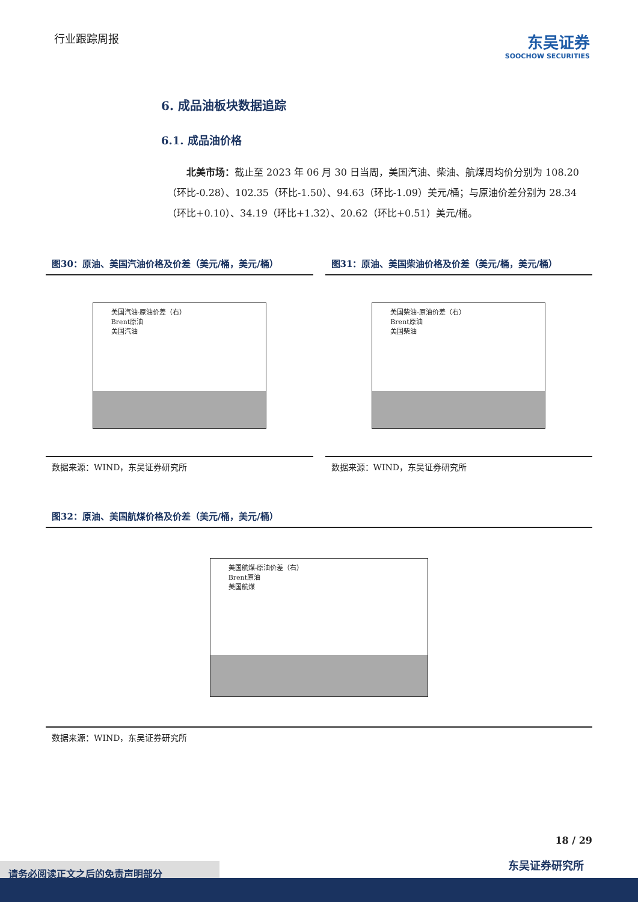行业跟踪周报
东吴证券
SOOCHOW SECURITIES
6. 成品油板块数据追踪
6.1. 成品油价格
北美市场：截止至 2023 年 06 月 30 日当周，美国汽油、柴油、航煤周均价分别为 108.20（环比-0.28）、102.35（环比-1.50）、94.63（环比-1.09）美元/桶；与原油价差分别为 28.34（环比+0.10）、34.19（环比+1.32）、20.62（环比+0.51）美元/桶。
图30：原油、美国汽油价格及价差（美元/桶，美元/桶）
美国汽油-原油价差（右）
Brent原油
美国汽油
数据来源：WIND，东吴证券研究所
图31：原油、美国柴油价格及价差（美元/桶，美元/桶）
美国柴油-原油价差（右）
Brent原油
美国柴油
数据来源：WIND，东吴证券研究所
图32：原油、美国航煤价格及价差（美元/桶，美元/桶）
美国航煤-原油价差（右）
Brent原油
美国航煤
数据来源：WIND，东吴证券研究所
18 / 29
东吴证券研究所 请务必阅读正文之后的免责声明部分